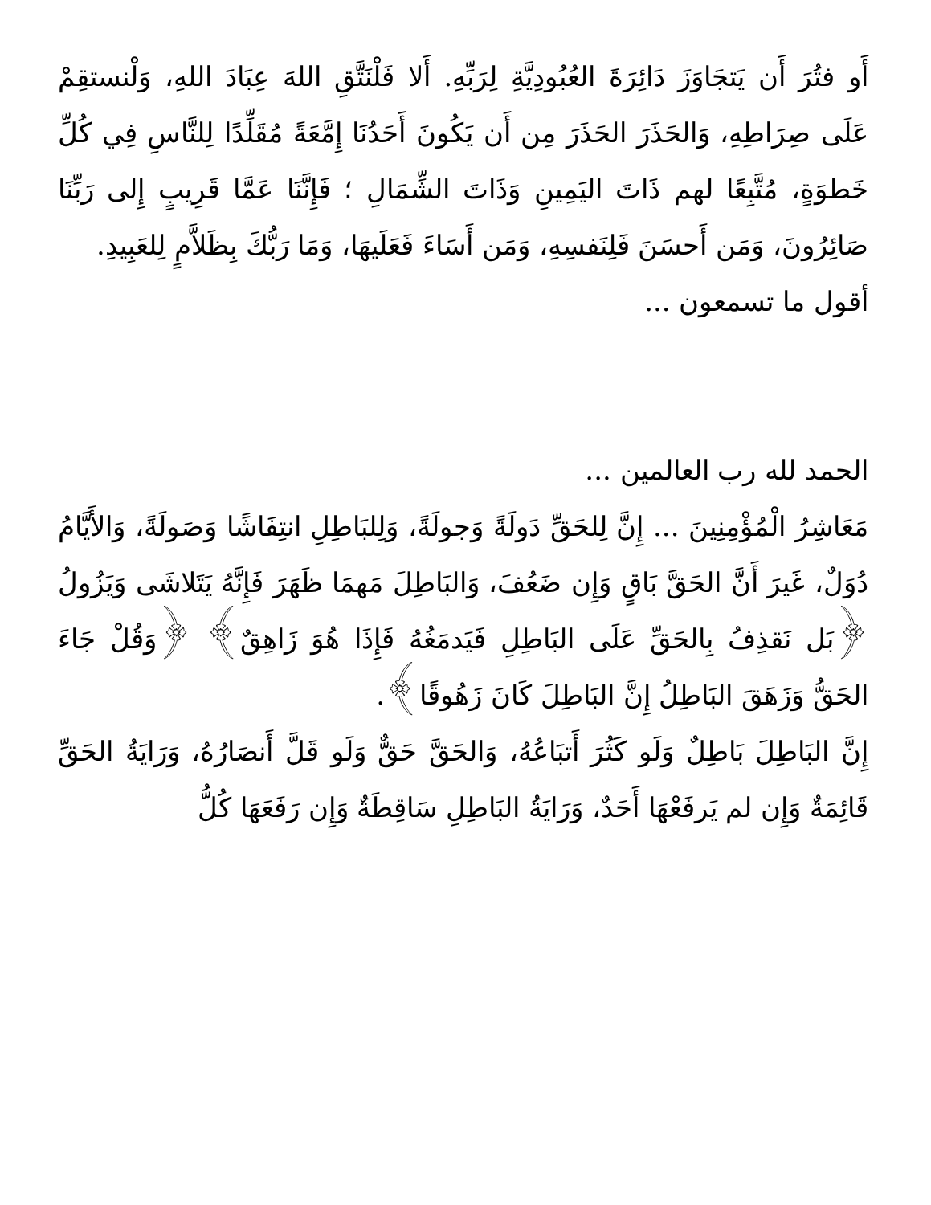أَو فتُرَ أَن يَتجَاوَزَ دَائِرَةَ العُبُودِيَّةِ لِرَبِّهِ. أَلا فَلْنَتَّقِ اللهَ عِبَادَ اللهِ، وَلْنستقِمْ عَلَى صِرَاطِهِ، وَالحَذَرَ الحَذَرَ مِن أَن يَكُونَ أَحَدُنَا إِمَّعَةً مُقَلِّدًا لِلنَّاسِ فِي كُلِّ خَطوَةٍ، مُتَّبِعًا لهم ذَاتَ اليَمِينِ وَذَاتَ الشِّمَالِ ؛ فَإِنَّنَا عَمَّا قَرِيبٍ إِلى رَبِّنَا صَائِرُونَ، وَمَن أَحسَنَ فَلِنَفسِهِ، وَمَن أَسَاءَ فَعَلَيهَا، وَمَا رَبُّكَ بِظَلاَّمٍ لِلعَبِيدِ.
أقول ما تسمعون ...
الحمد لله رب العالمين ...
مَعَاشِرُ الْمُؤْمِنِينَ ... إِنَّ لِلحَقِّ دَولَةً وَجولَةً، وَلِلبَاطِلِ انتِفَاشًا وَصَولَةً، وَالأَيَّامُ دُوَلٌ، غَيرَ أَنَّ الحَقَّ بَاقٍ وَإِن ضَعُفَ، وَالبَاطِلَ مَهمَا ظَهَرَ فَإِنَّهُ يَتَلاشَى وَيَزُولُ ﴿بَل نَقذِفُ بِالحَقِّ عَلَى البَاطِلِ فَيَدمَغُهُ فَإِذَا هُوَ زَاهِقٌ﴾ ﴿وَقُلْ جَاءَ الحَقُّ وَزَهَقَ البَاطِلُ إِنَّ البَاطِلَ كَانَ زَهُوقًا﴾.
إِنَّ البَاطِلَ بَاطِلٌ وَلَو كَثُرَ أَتبَاعُهُ، وَالحَقَّ حَقٌّ وَلَو قَلَّ أَنصَارُهُ، وَرَايَةُ الحَقِّ قَائِمَةٌ وَإِن لم يَرفَعْهَا أَحَدٌ، وَرَايَةُ البَاطِلِ سَاقِطَةٌ وَإِن رَفَعَهَا كُلُّ